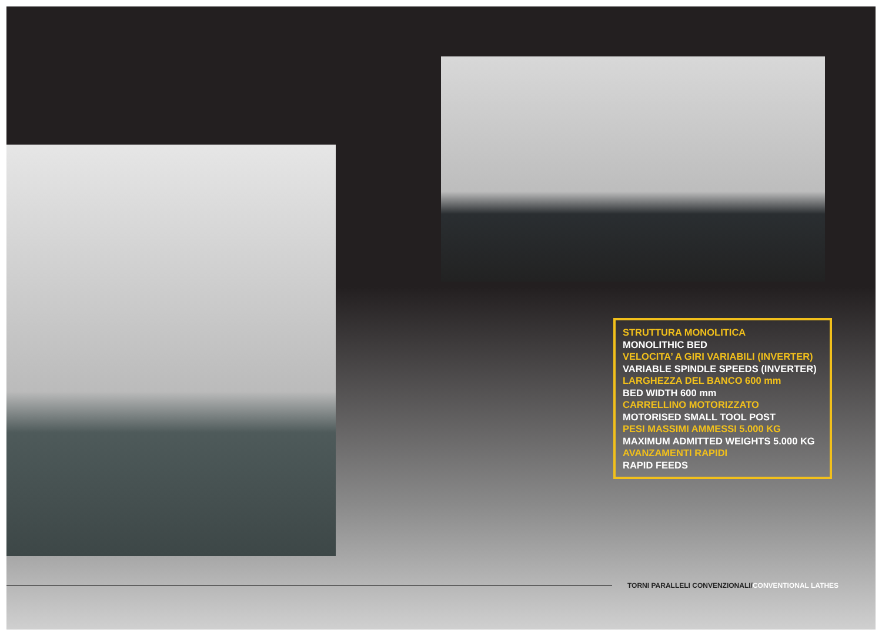STRUTTURA MONOLITICA
MONOLITHIC BED
VELOCITA’ A GIRI VARIABILI (INVERTER)
VARIABLE SPINDLE SPEEDS (INVERTER)
LARGHEZZA DEL BANCO 600 mm
BED WIDTH 600 mm
CARRELLINO MOTORIZZATO
MOTORISED SMALL TOOL POST
PESI MASSIMI AMMESSI 5.000 KG
MAXIMUM ADMITTED WEIGHTS 5.000 KG
AVANZAMENTI RAPIDI
RAPID FEEDS
TORNI PARALLELI CONVENZIONALI/CONVENTIONAL LATHES